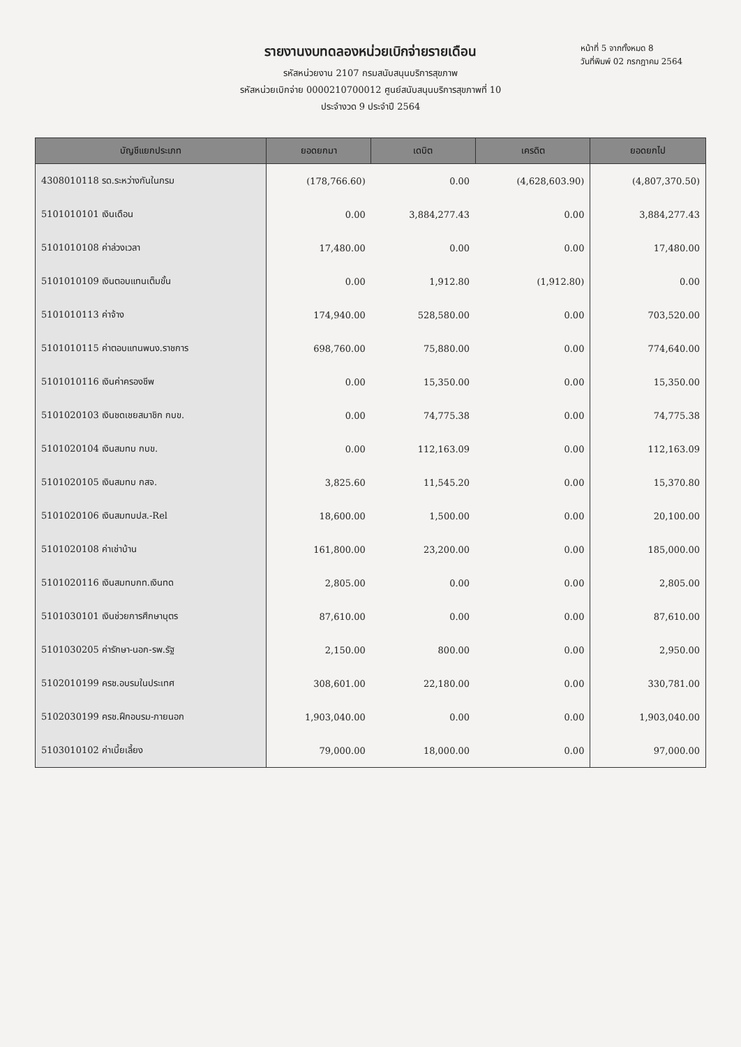รายงานงบทดลองหน่วยเบิกจ่ายรายเดือน
รหัสหน่วยงาน 2107 กรมสนับสนุนบริการสุขภาพ
รหัสหน่วยเบิกจ่าย 0000210700012 ศูนย์สนับสนุนบริการสุขภาพที่ 10
ประจำงวด 9 ประจำปี 2564
หน้าที่ 5 จากทั้งหมด 8
วันที่พิมพ์ 02 กรกฎาคม 2564
| บัญชีแยกประเภท | ยอดยกมา | เดบิต | เครดิต | ยอดยกไป |
| --- | --- | --- | --- | --- |
| 4308010118 รด.ระหว่างกันในกรม | (178,766.60) | 0.00 | (4,628,603.90) | (4,807,370.50) |
| 5101010101 เงินเดือน | 0.00 | 3,884,277.43 | 0.00 | 3,884,277.43 |
| 5101010108 ค่าล่วงเวลา | 17,480.00 | 0.00 | 0.00 | 17,480.00 |
| 5101010109 เงินตอบแทนเต็มขั้น | 0.00 | 1,912.80 | (1,912.80) | 0.00 |
| 5101010113 ค่าจ้าง | 174,940.00 | 528,580.00 | 0.00 | 703,520.00 |
| 5101010115 ค่าตอบแทนพนง.ราชการ | 698,760.00 | 75,880.00 | 0.00 | 774,640.00 |
| 5101010116 เงินค่าครองชีพ | 0.00 | 15,350.00 | 0.00 | 15,350.00 |
| 5101020103 เงินชดเชยสมาชิก กบข. | 0.00 | 74,775.38 | 0.00 | 74,775.38 |
| 5101020104 เงินสมทบ กบข. | 0.00 | 112,163.09 | 0.00 | 112,163.09 |
| 5101020105 เงินสมทบ กสจ. | 3,825.60 | 11,545.20 | 0.00 | 15,370.80 |
| 5101020106 เงินสมทบปส.-Rel | 18,600.00 | 1,500.00 | 0.00 | 20,100.00 |
| 5101020108 ค่าเช่าบ้าน | 161,800.00 | 23,200.00 | 0.00 | 185,000.00 |
| 5101020116 เงินสมทบกท.เงินทด | 2,805.00 | 0.00 | 0.00 | 2,805.00 |
| 5101030101 เงินช่วยการศึกษาบุตร | 87,610.00 | 0.00 | 0.00 | 87,610.00 |
| 5101030205 ค่ารักษา-นอก-รพ.รัฐ | 2,150.00 | 800.00 | 0.00 | 2,950.00 |
| 5102010199 ครช.อบรมในประเทศ | 308,601.00 | 22,180.00 | 0.00 | 330,781.00 |
| 5102030199 ครช.ฝึกอบรม-ภายนอก | 1,903,040.00 | 0.00 | 0.00 | 1,903,040.00 |
| 5103010102 ค่าเบี้ยเลี้ยง | 79,000.00 | 18,000.00 | 0.00 | 97,000.00 |